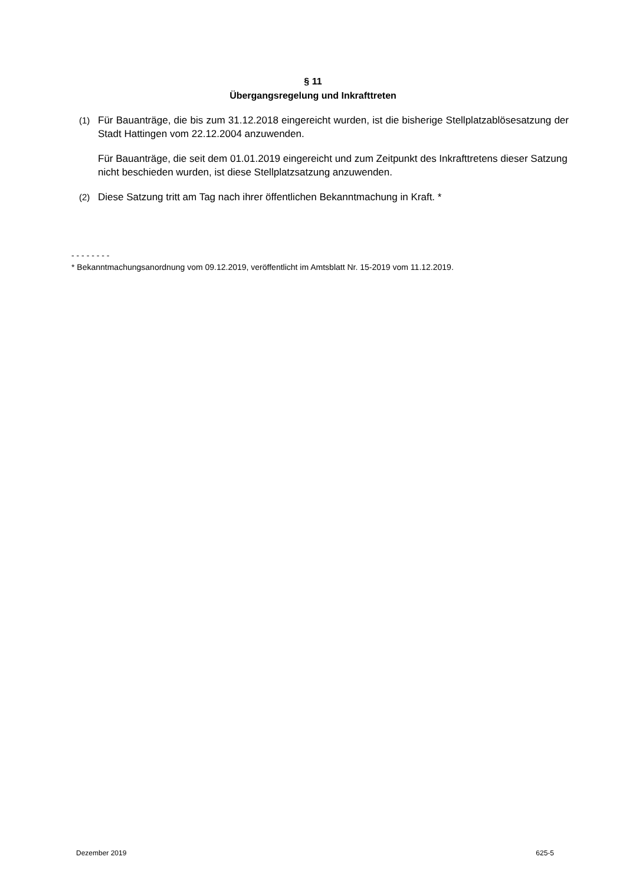§ 11
Übergangsregelung und Inkrafttreten
(1) Für Bauanträge, die bis zum 31.12.2018 eingereicht wurden, ist die bisherige Stellplatzablösesatzung der Stadt Hattingen vom 22.12.2004 anzuwenden.
Für Bauanträge, die seit dem 01.01.2019 eingereicht und zum Zeitpunkt des Inkrafttretens dieser Satzung nicht beschieden wurden, ist diese Stellplatzsatzung anzuwenden.
(2) Diese Satzung tritt am Tag nach ihrer öffentlichen Bekanntmachung in Kraft. *
- - - - - - - -
* Bekanntmachungsanordnung vom 09.12.2019, veröffentlicht im Amtsblatt Nr. 15-2019 vom 11.12.2019.
Dezember 2019 625-5